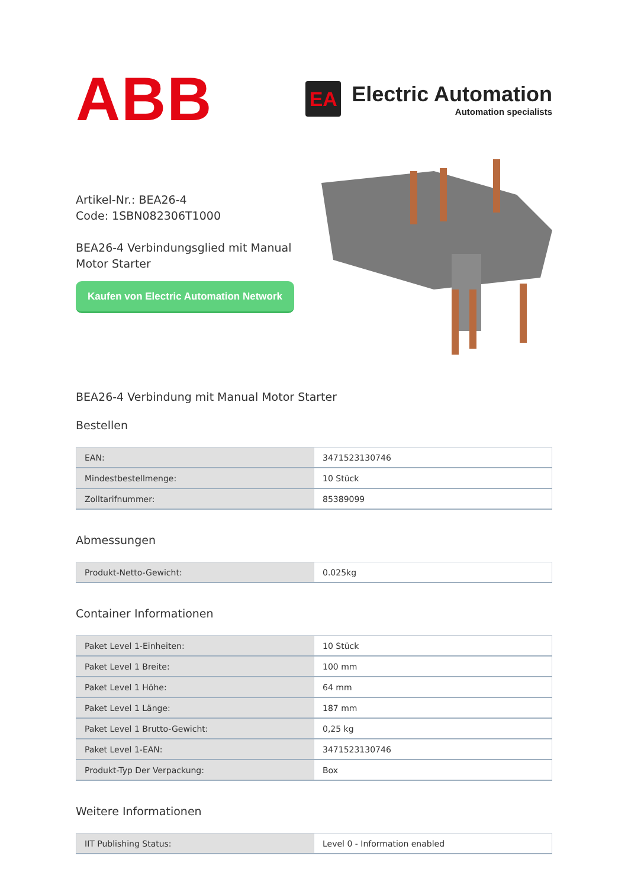ABB
EA
Electric Automation
Automation specialists
Artikel-Nr.: BEA26-4
Code: 1SBN082306T1000
BEA26-4 Verbindungsglied mit Manual
Motor Starter
Kaufen von Electric Automation Network
BEA26-4 Verbindung mit Manual Motor Starter
Bestellen
| EAN: | 3471523130746 |
| Mindestbestellmenge: | 10 Stück |
| Zolltarifnummer: | 85389099 |
Abmessungen
| Produkt-Netto-Gewicht: | 0.025kg |
Container Informationen
| Paket Level 1-Einheiten: | 10 Stück |
| Paket Level 1 Breite: | 100 mm |
| Paket Level 1 Höhe: | 64 mm |
| Paket Level 1 Länge: | 187 mm |
| Paket Level 1 Brutto-Gewicht: | 0,25 kg |
| Paket Level 1-EAN: | 3471523130746 |
| Produkt-Typ Der Verpackung: | Box |
Weitere Informationen
| IIT Publishing Status: | Level 0 - Information enabled |